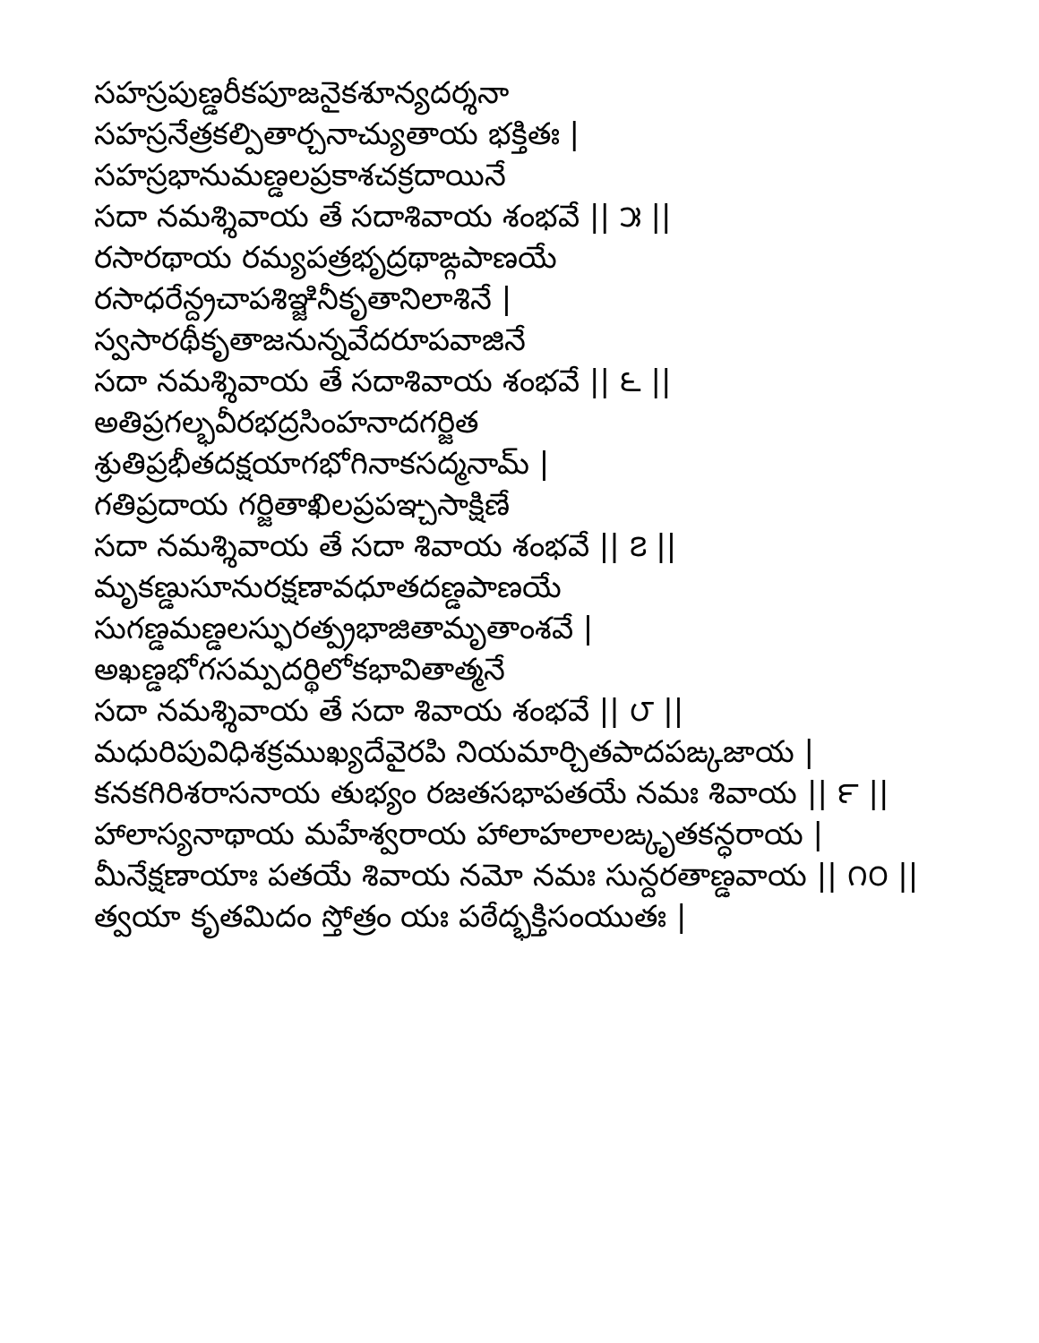సహస్రపుణ్డరీకపూజనైకశూన్యదర్శనా
సహస్రనేత్రకల్పితార్చనాచ్యుతాయ భక్తితః |
సహస్రభానుమణ్డలప్రకాశచక్రదాయినే
సదా నమశ్శివాయ తే సదాశివాయ శంభవే || ౫ ||
రసారథాయ రమ్యపత్రభృద్రథాఙ్గపాణయే
రసాధరేన్ద్రచాపశిఞ్జినీకృతానిలాశినే |
స్వసారథీకృతాజనున్నవేదరూపవాజినే
సదా నమశ్శివాయ తే సదాశివాయ శంభవే || ౬ ||
అతిప్రగల్భవీరభద్రసింహనాదగర్జిత
శ్రుతిప్రభీతదక్షయాగభోగినాకసద్మనామ్ |
గతిప్రదాయ గర్జితాఖిలప్రపఞ్చసాక్షిణే
సదా నమశ్శివాయ తే సదా శివాయ శంభవే || ౭ ||
మృకణ్డుసూనురక్షణావధూతదణ్డపాణయే
సుగణ్డమణ్డలస్ఫురత్ప్రభాజితామృతాంశవే |
అఖణ్డభోగసమ్పదర్థిలోకభావితాత్మనే
సదా నమశ్శివాయ తే సదా శివాయ శంభవే || ౮ ||
మధురిపువిధిశక్రముఖ్యదేవైరపి నియమార్చితపాదపఙ్కజాయ |
కనకగిరిశరాసనాయ తుభ్యం రజతసభాపతయే నమః శివాయ || ౯ ||
హాలాస్యనాథాయ మహేశ్వరాయ హాలాహలాలఙ్కృతకన్ధరాయ |
మీనేక్షణాయాః పతయే శివాయ నమో నమః సున్దరతాణ్డవాయ || ౧౦ ||
త్వయా కృతమిదం స్తోత్రం యః పఠేద్భక్తిసంయుతః |